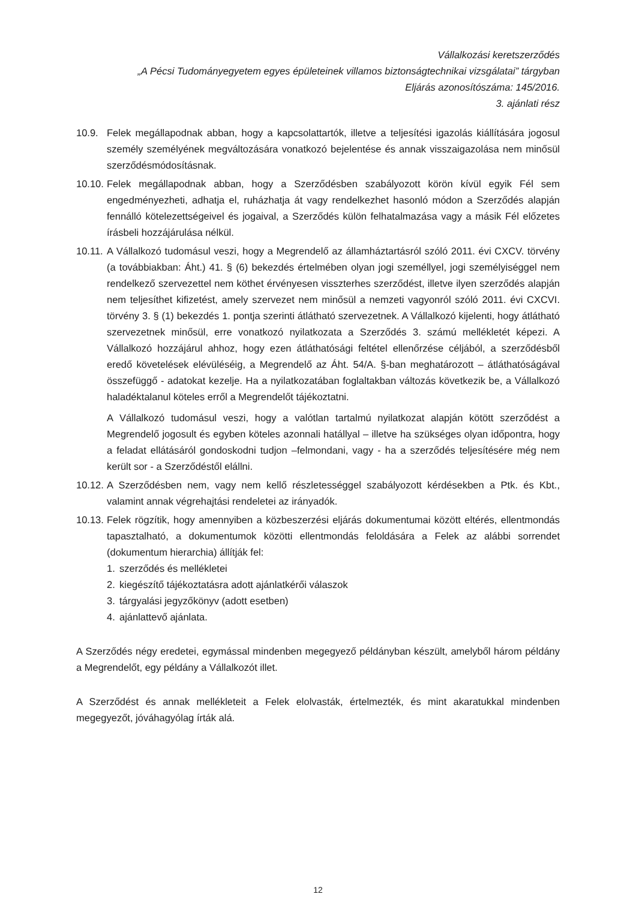Vállalkozási keretszerződés
„A Pécsi Tudományegyetem egyes épületeinek villamos biztonságtechnikai vizsgálatai” tárgyban
Eljárás azonosítószáma: 145/2016.
3. ajánlati rész
10.9. Felek megállapodnak abban, hogy a kapcsolattartók, illetve a teljesítési igazolás kiállítására jogosul személy személyének megváltozására vonatkozó bejelentése és annak visszaigazolása nem minősül szerződésmódosításnak.
10.10.
Felek megállapodnak abban, hogy a Szerződésben szabályozott körön kívül egyik Fél sem engedményezheti, adhatja el, ruházhatja át vagy rendelkezhet hasonló módon a Szerződés alapján fennálló kötelezettségeivel és jogaival, a Szerződés külön felhatalmazása vagy a másik Fél előzetes írásbeli hozzájárulása nélkül.
10.11.
A Vállalkozó tudomásul veszi, hogy a Megrendelő az államháztartásról szóló 2011. évi CXCV. törvény (a továbbiakban: Áht.) 41. § (6) bekezdés értelmében olyan jogi személlyel, jogi személyiséggel nem rendelkező szervezettel nem köthet érvényesen visszterhes szerződést, illetve ilyen szerződés alapján nem teljesíthet kifizetést, amely szervezet nem minősül a nemzeti vagyonról szóló 2011. évi CXCVI. törvény 3. § (1) bekezdés 1. pontja szerinti átlátható szervezetnek. A Vállalkozó kijelenti, hogy átlátható szervezetnek minősül, erre vonatkozó nyilatkozata a Szerződés 3. számú mellékletét képezi. A Vállalkozó hozzájárul ahhoz, hogy ezen átláthatósági feltétel ellenőrzése céljából, a szerződésből eredő követelések elévüléséig, a Megrendelő az Áht. 54/A. §-ban meghatározott – átláthatóságával összefüggő - adatokat kezelje. Ha a nyilatkozatában foglaltakban változás következik be, a Vállalkozó haladéktalanul köteles erről a Megrendelőt tájékoztatni.
A Vállalkozó tudomásul veszi, hogy a valótlan tartalmú nyilatkozat alapján kötött szerződést a Megrendelő jogosult és egyben köteles azonnali hatállyal – illetve ha szükséges olyan időpontra, hogy a feladat ellátásáról gondoskodni tudjon –felmondani, vagy - ha a szerződés teljesítésére még nem került sor - a Szerződéstől elállni.
10.12.
A Szerződésben nem, vagy nem kellő részletességgel szabályozott kérdésekben a Ptk. és Kbt., valamint annak végrehajtási rendeletei az irányadók.
10.13.
Felek rögzítik, hogy amennyiben a közbeszerzési eljárás dokumentumai között eltérés, ellentmondás tapasztalható, a dokumentumok közötti ellentmondás feloldására a Felek az alábbi sorrendet (dokumentum hierarchia) állítják fel:
1. szerződés és mellékletei
2. kiegészítő tájékoztatásra adott ajánlatkérői válaszok
3. tárgyalási jegyzőkönyv (adott esetben)
4. ajánlattevő ajánlata.
A Szerződés négy eredetei, egymással mindenben megegyező példányban készült, amelyből három példány a Megrendelőt, egy példány a Vállalkozót illet.
A Szerződést és annak mellékleteit a Felek elolvasták, értelmezték, és mint akaratukkal mindenben megegyezőt, jóváhagyólag írták alá.
12